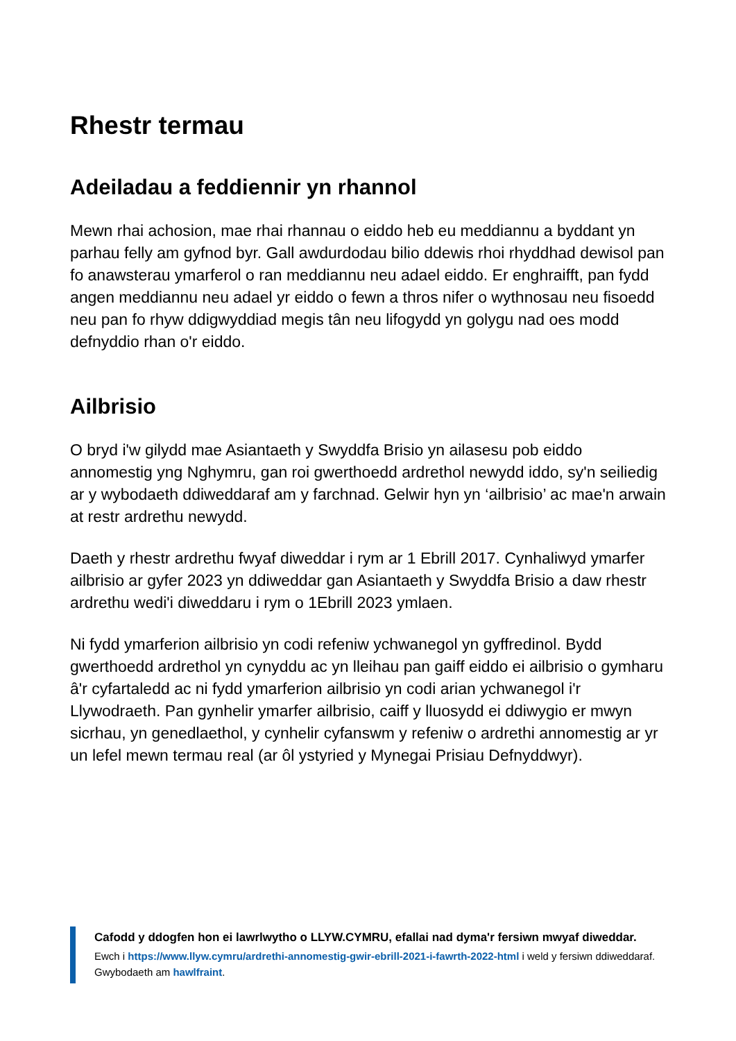Rhestr termau
Adeiladau a feddiennir yn rhannol
Mewn rhai achosion, mae rhai rhannau o eiddo heb eu meddiannu a byddant yn parhau felly am gyfnod byr. Gall awdurdodau bilio ddewis rhoi rhyddhad dewisol pan fo anawsterau ymarferol o ran meddiannu neu adael eiddo. Er enghraifft, pan fydd angen meddiannu neu adael yr eiddo o fewn a thros nifer o wythnosau neu fisoedd neu pan fo rhyw ddigwyddiad megis tân neu lifogydd yn golygu nad oes modd defnyddio rhan o'r eiddo.
Ailbrisio
O bryd i'w gilydd mae Asiantaeth y Swyddfa Brisio yn ailasesu pob eiddo annomestig yng Nghymru, gan roi gwerthoedd ardrethol newydd iddo, sy'n seiliedig ar y wybodaeth ddiweddaraf am y farchnad. Gelwir hyn yn ‘ailbrisio’ ac mae'n arwain at restr ardrethu newydd.
Daeth y rhestr ardrethu fwyaf diweddar i rym ar 1 Ebrill 2017. Cynhaliwyd ymarfer ailbrisio ar gyfer 2023 yn ddiweddar gan Asiantaeth y Swyddfa Brisio a daw rhestr ardrethu wedi'i diweddaru i rym o 1Ebrill 2023 ymlaen.
Ni fydd ymarferion ailbrisio yn codi refeniw ychwanegol yn gyffredinol. Bydd gwerthoedd ardrethol yn cynyddu ac yn lleihau pan gaiff eiddo ei ailbrisio o gymharu â'r cyfartaledd ac ni fydd ymarferion ailbrisio yn codi arian ychwanegol i'r Llywodraeth. Pan gynhelir ymarfer ailbrisio, caiff y lluosydd ei ddiwygio er mwyn sicrhau, yn genedlaethol, y cynhelir cyfanswm y refeniw o ardrethi annomestig ar yr un lefel mewn termau real (ar ôl ystyried y Mynegai Prisiau Defnyddwyr).
Cafodd y ddogfen hon ei lawrlwytho o LLYW.CYMRU, efallai nad dyma'r fersiwn mwyaf diweddar.
Ewch i https://www.llyw.cymru/ardrethi-annomestig-gwir-ebrill-2021-i-fawrth-2022-html i weld y fersiwn ddiweddaraf.
Gwybodaeth am hawlfraint.